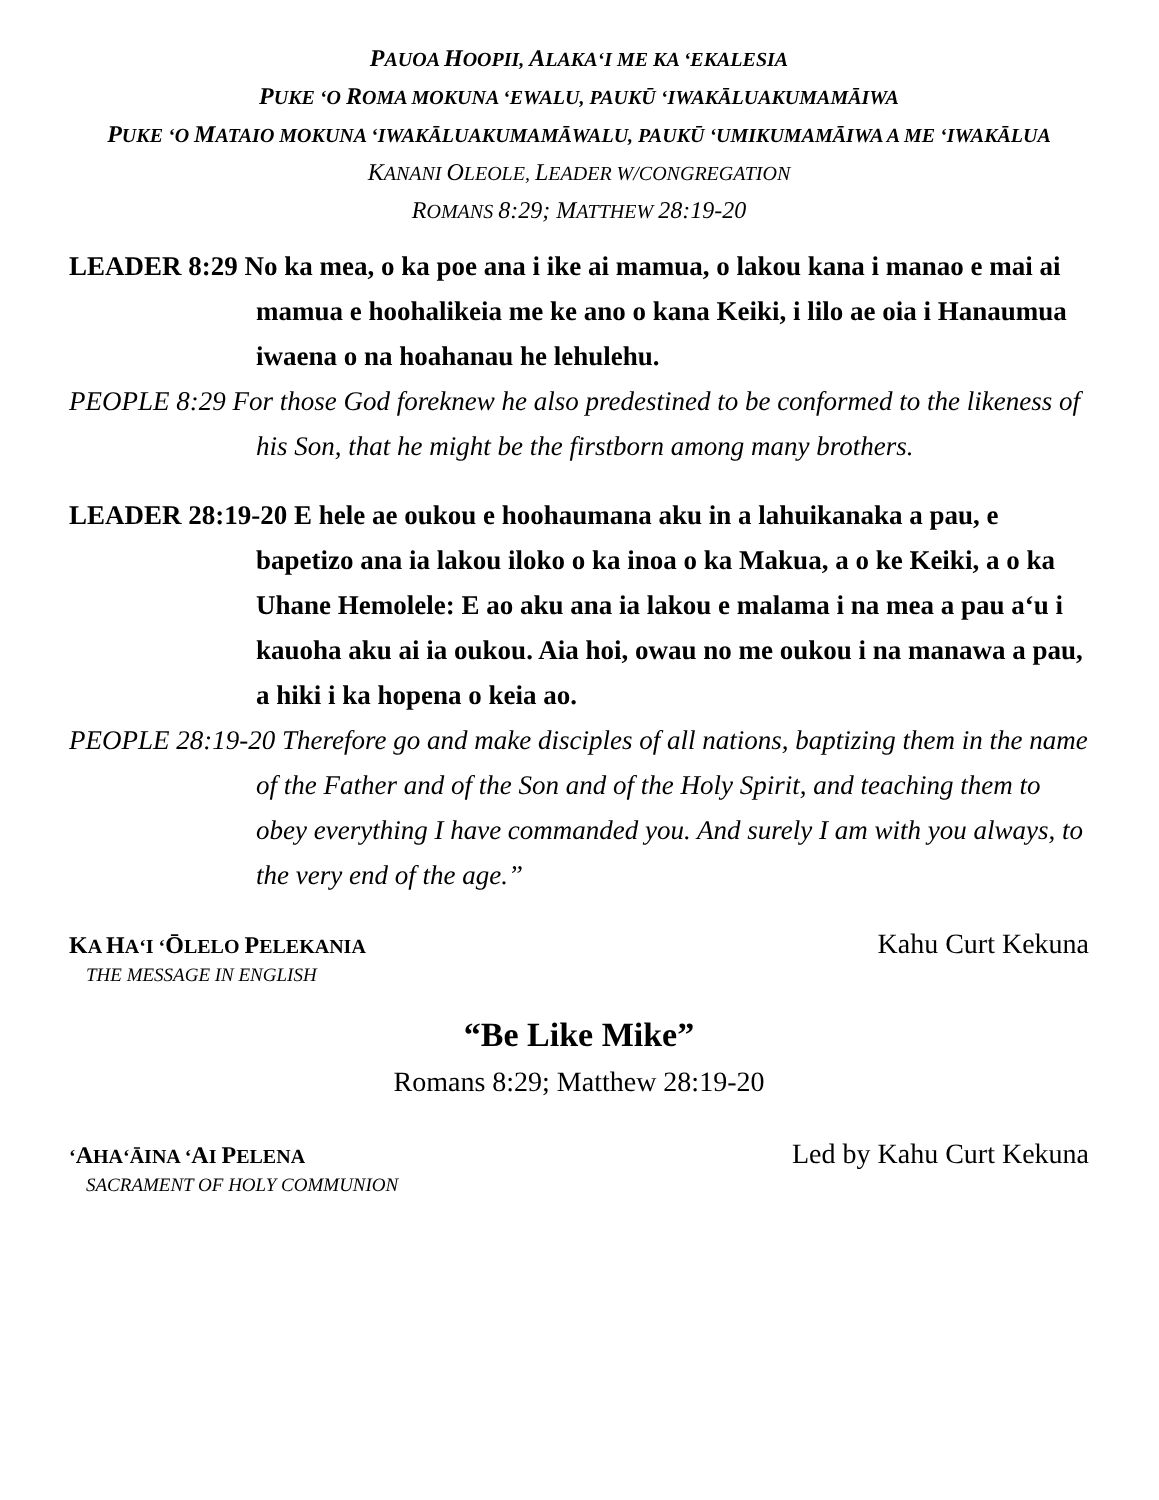PAUOA HOOPII, ALAKA‘I ME KA ‘EKALESIA
PUKE ‘O ROMA MOKUNA ‘EWALU, PAUKŪ ‘IWAKĀLUAKUMAMĀIWA
PUKE ‘O MATAIO MOKUNA ‘IWAKĀLUAKUMAMĀWALU, PAUKŪ ‘UMIKUMAMĀIWA A ME ‘IWAKĀLUA
KANANI OLEOLE, LEADER W/CONGREGATION
ROMANS 8:29; MATTHEW 28:19-20
LEADER 8:29 No ka mea, o ka poe ana i ike ai mamua, o lakou kana i manao e mai ai mamua e hoohalikeia me ke ano o kana Keiki, i lilo ae oia i Hanaumua iwaena o na hoahanau he lehulehu.
PEOPLE 8:29 For those God foreknew he also predestined to be conformed to the likeness of his Son, that he might be the firstborn among many brothers.
LEADER 28:19-20 E hele ae oukou e hoohaumana aku in a lahuikanaka a pau, e bapetizo ana ia lakou iloko o ka inoa o ka Makua, a o ke Keiki, a o ka Uhane Hemolele: E ao aku ana ia lakou e malama i na mea a pau a‘u i kauoha aku ai ia oukou. Aia hoi, owau no me oukou i na manawa a pau, a hiki i ka hopena o keia ao.
PEOPLE 28:19-20 Therefore go and make disciples of all nations, baptizing them in the name of the Father and of the Son and of the Holy Spirit, and teaching them to obey everything I have commanded you. And surely I am with you always, to the very end of the age.”
KA HA‘I ‘ŌLELO PELEKANIA Kahu Curt Kekuna
THE MESSAGE IN ENGLISH
“Be Like Mike”
Romans 8:29; Matthew 28:19-20
‘AHA‘ĀINA ‘AI PELENA Led by Kahu Curt Kekuna
SACRAMENT OF HOLY COMMUNION